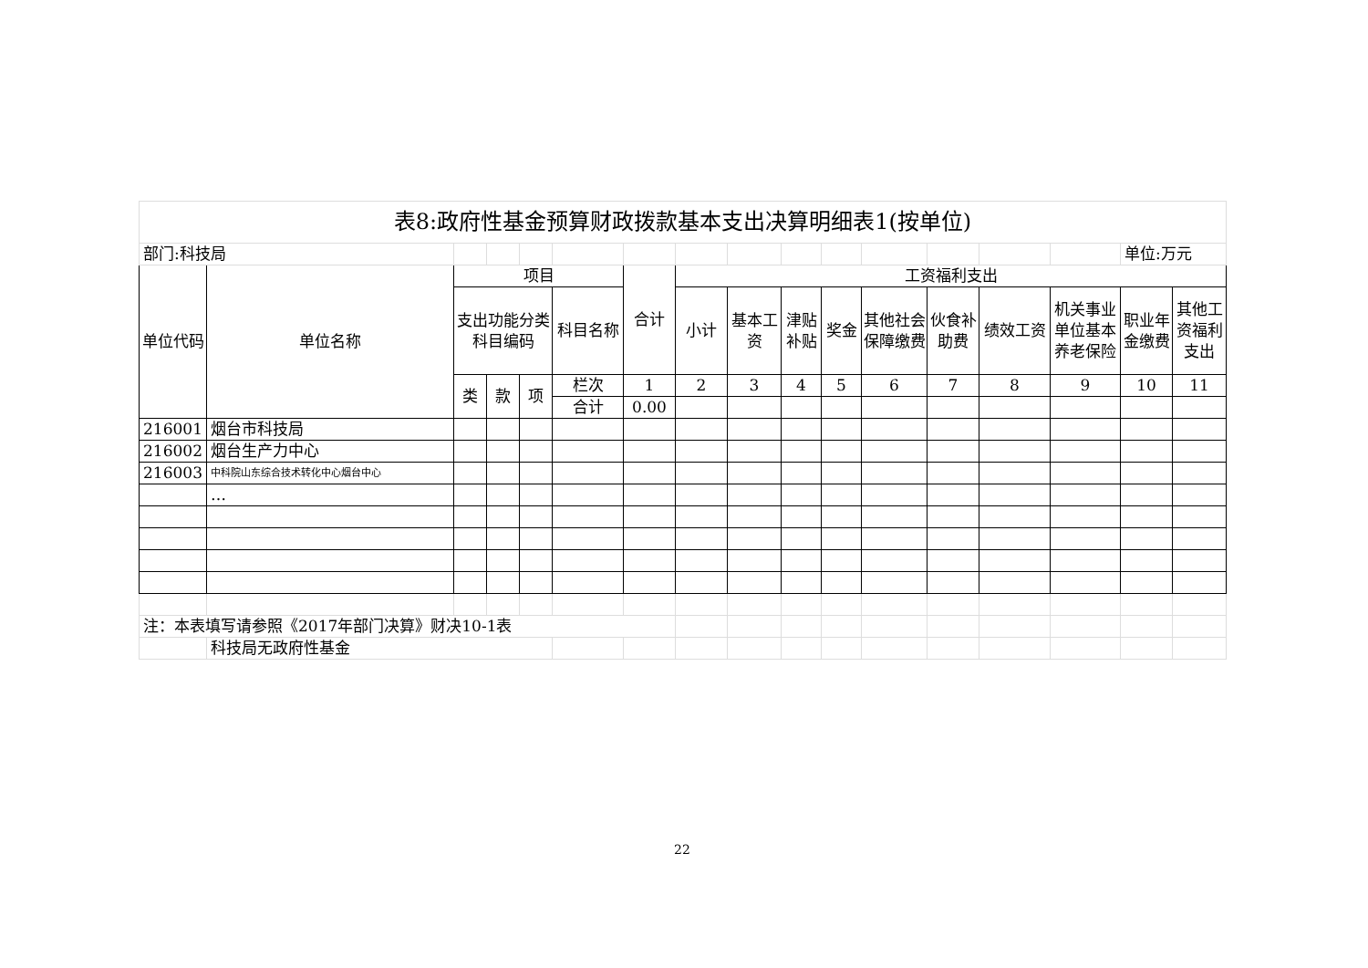| 表8:政府性基金预算财政拨款基本支出决算明细表1(按单位) | | | | | | | | | | | | | | | | |
| 部门:科技局 | | | | | | | | | | | | | | | 单位:万元 | |
| 单位代码 | 单位名称 | 项目 | | | | 合计 | 工资福利支出 | | | | | | | | | |
| | | 支出功能分类科目编码 | | | 科目名称 | | 小计 | 基本工资 | 津贴补贴 | 奖金 | 其他社会保障缴费 | 伙食补助费 | 绩效工资 | 机关事业单位基本养老保险 | 职业年金缴费 | 其他工资福利支出 |
| | | 类 | 款 | 项 | 栏次 | 1 | 2 | 3 | 4 | 5 | 6 | 7 | 8 | 9 | 10 | 11 |
| | | | | | 合计 | 0.00 | | | | | | | | | | |
| 216001 | 烟台市科技局 | | | | | | | | | | | | | | | |
| 216002 | 烟台生产力中心 | | | | | | | | | | | | | | | |
| 216003 | 中科院山东综合技术转化中心烟台中心 | | | | | | | | | | | | | | | |
| | … | | | | | | | | | | | | | | | |
| 注：本表填写请参照《2017年部门决算》财决10-1表 | | | | | | | | | | | | | | | | |
| | 科技局无政府性基金 | | | | | | | | | | | | | | | |
22